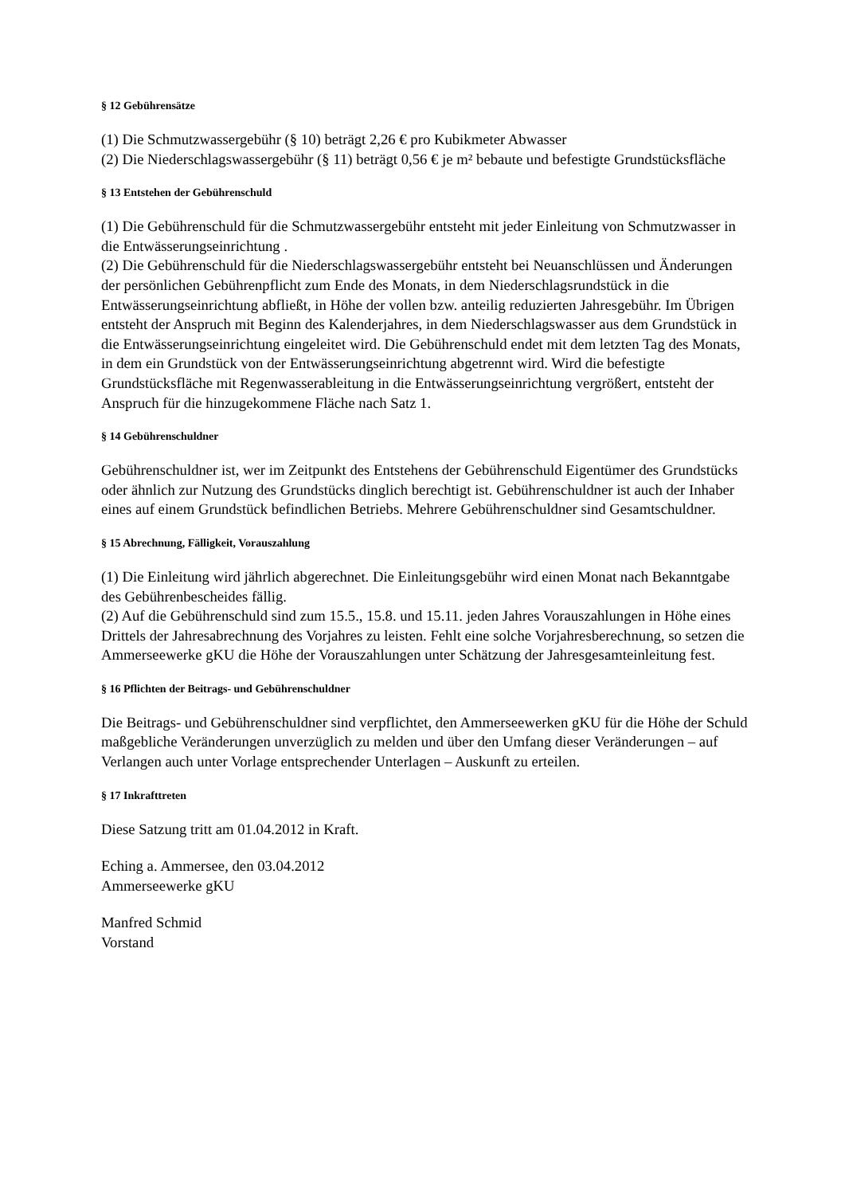§ 12 Gebührensätze
(1) Die Schmutzwassergebühr (§ 10) beträgt 2,26 € pro Kubikmeter Abwasser
(2) Die Niederschlagswassergebühr (§ 11) beträgt 0,56 € je m² bebaute und befestigte Grundstücksfläche
§ 13 Entstehen der Gebührenschuld
(1) Die Gebührenschuld für die Schmutzwassergebühr entsteht mit jeder Einleitung von Schmutzwasser in die Entwässerungseinrichtung .
(2) Die Gebührenschuld für die Niederschlagswassergebühr entsteht bei Neuanschlüssen und Änderungen der persönlichen Gebührenpflicht zum Ende des Monats, in dem Niederschlagsrundstück in die Entwässerungseinrichtung abfließt, in Höhe der vollen bzw. anteilig reduzierten Jahresgebühr. Im Übrigen entsteht der Anspruch mit Beginn des Kalenderjahres, in dem Niederschlagswasser aus dem Grundstück in die Entwässerungseinrichtung eingeleitet wird. Die Gebührenschuld endet mit dem letzten Tag des Monats, in dem ein Grundstück von der Entwässerungseinrichtung abgetrennt wird. Wird die befestigte Grundstücksfläche mit Regenwasserableitung in die Entwässerungseinrichtung vergrößert, entsteht der Anspruch für die hinzugekommene Fläche nach Satz 1.
§ 14 Gebührenschuldner
Gebührenschuldner ist, wer im Zeitpunkt des Entstehens der Gebührenschuld Eigentümer des Grundstücks oder ähnlich zur Nutzung des Grundstücks dinglich berechtigt ist. Gebührenschuldner ist auch der Inhaber eines auf einem Grundstück befindlichen Betriebs. Mehrere Gebührenschuldner sind Gesamtschuldner.
§ 15 Abrechnung, Fälligkeit, Vorauszahlung
(1) Die Einleitung wird jährlich abgerechnet. Die Einleitungsgebühr wird einen Monat nach Bekanntgabe des Gebührenbescheides fällig.
(2) Auf die Gebührenschuld sind zum 15.5., 15.8. und 15.11. jeden Jahres Vorauszahlungen in Höhe eines Drittels der Jahresabrechnung des Vorjahres zu leisten. Fehlt eine solche Vorjahresberechnung, so setzen die Ammerseewerke gKU die Höhe der Vorauszahlungen unter Schätzung der Jahresgesamteinleitung fest.
§ 16 Pflichten der Beitrags- und Gebührenschuldner
Die Beitrags- und Gebührenschuldner sind verpflichtet, den Ammerseewerken gKU für die Höhe der Schuld maßgebliche Veränderungen unverzüglich zu melden und über den Umfang dieser Veränderungen – auf Verlangen auch unter Vorlage entsprechender Unterlagen – Auskunft zu erteilen.
§ 17 Inkrafttreten
Diese Satzung tritt am 01.04.2012 in Kraft.
Eching a. Ammersee, den 03.04.2012
Ammerseewerke gKU
Manfred Schmid
Vorstand